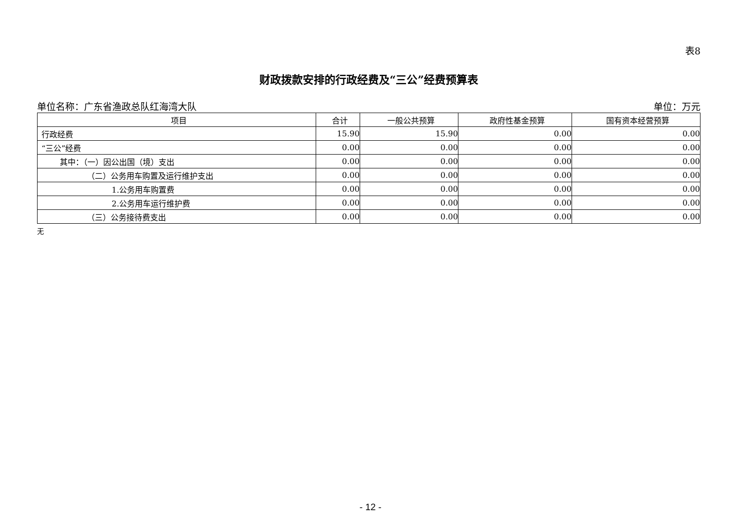表8
财政拨款安排的行政经费及“三公”经费预算表
单位名称：广东省渔政总队红海湾大队 单位：万元
| 项目 | 合计 | 一般公共预算 | 政府性基金预算 | 国有资本经营预算 |
| --- | --- | --- | --- | --- |
| 行政经费 | 15.90 | 15.90 | 0.00 | 0.00 |
| “三公”经费 | 0.00 | 0.00 | 0.00 | 0.00 |
| 其中：（一）因公出国（境）支出 | 0.00 | 0.00 | 0.00 | 0.00 |
| （二）公务用车购置及运行维护支出 | 0.00 | 0.00 | 0.00 | 0.00 |
| 1.公务用车购置费 | 0.00 | 0.00 | 0.00 | 0.00 |
| 2.公务用车运行维护费 | 0.00 | 0.00 | 0.00 | 0.00 |
| （三）公务接待费支出 | 0.00 | 0.00 | 0.00 | 0.00 |
无
- 12 -